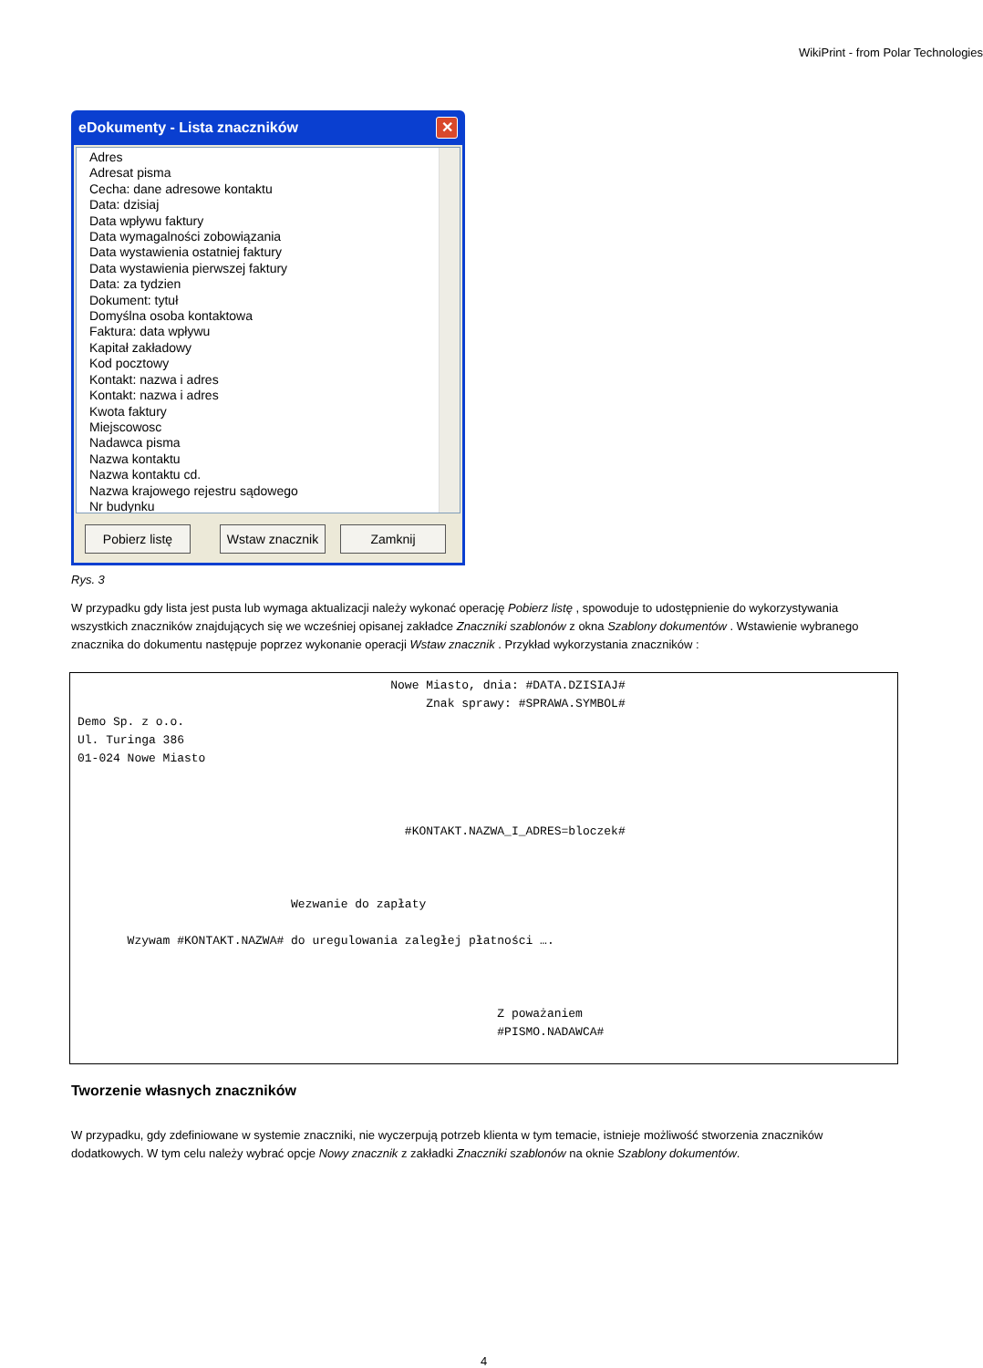WikiPrint - from Polar Technologies
eDokumenty - Lista znaczników ✕
Adres
Adresat pisma
Cecha: dane adresowe kontaktu
Data: dzisiaj
Data wpływu faktury
Data wymagalności zobowiązania
Data wystawienia ostatniej faktury
Data wystawienia pierwszej faktury
Data: za tydzien
Dokument: tytuł
Domyślna osoba kontaktowa
Faktura: data wpływu
Kapitał zakładowy
Kod pocztowy
Kontakt: nazwa i adres
Kontakt: nazwa i adres
Kwota faktury
Miejscowosc
Nadawca pisma
Nazwa kontaktu
Nazwa kontaktu cd.
Nazwa krajowego rejestru sądowego
Nr budynku
Pobierz listę Wstaw znacznik
Zamknij
Rys. 3
W przypadku gdy lista jest pusta lub wymaga aktualizacji należy wykonać operację Pobierz listę , spowoduje to udostępnienie do wykorzystywania wszystkich znaczników znajdujących się we wcześniej opisanej zakładce Znaczniki szablonów z okna Szablony dokumentów . Wstawienie wybranego znacznika do dokumentu następuje poprzez wykonanie operacji Wstaw znacznik . Przykład wykorzystania znaczników :
                                            Nowe Miasto, dnia: #DATA.DZISIAJ#
                                                 Znak sprawy: #SPRAWA.SYMBOL#
Demo Sp. z o.o.
Ul. Turinga 386
01-024 Nowe Miasto



                                              #KONTAKT.NAZWA_I_ADRES=bloczek#



                              Wezwanie do zapłaty

       Wzywam #KONTAKT.NAZWA# do uregulowania zaległej płatności ….



                                                           Z poważaniem
                                                           #PISMO.NADAWCA#
Tworzenie własnych znaczników
W przypadku, gdy zdefiniowane w systemie znaczniki, nie wyczerpują potrzeb klienta w tym temacie, istnieje możliwość stworzenia znaczników dodatkowych. W tym celu należy wybrać opcje Nowy znacznik z zakładki Znaczniki szablonów na oknie Szablony dokumentów.
4